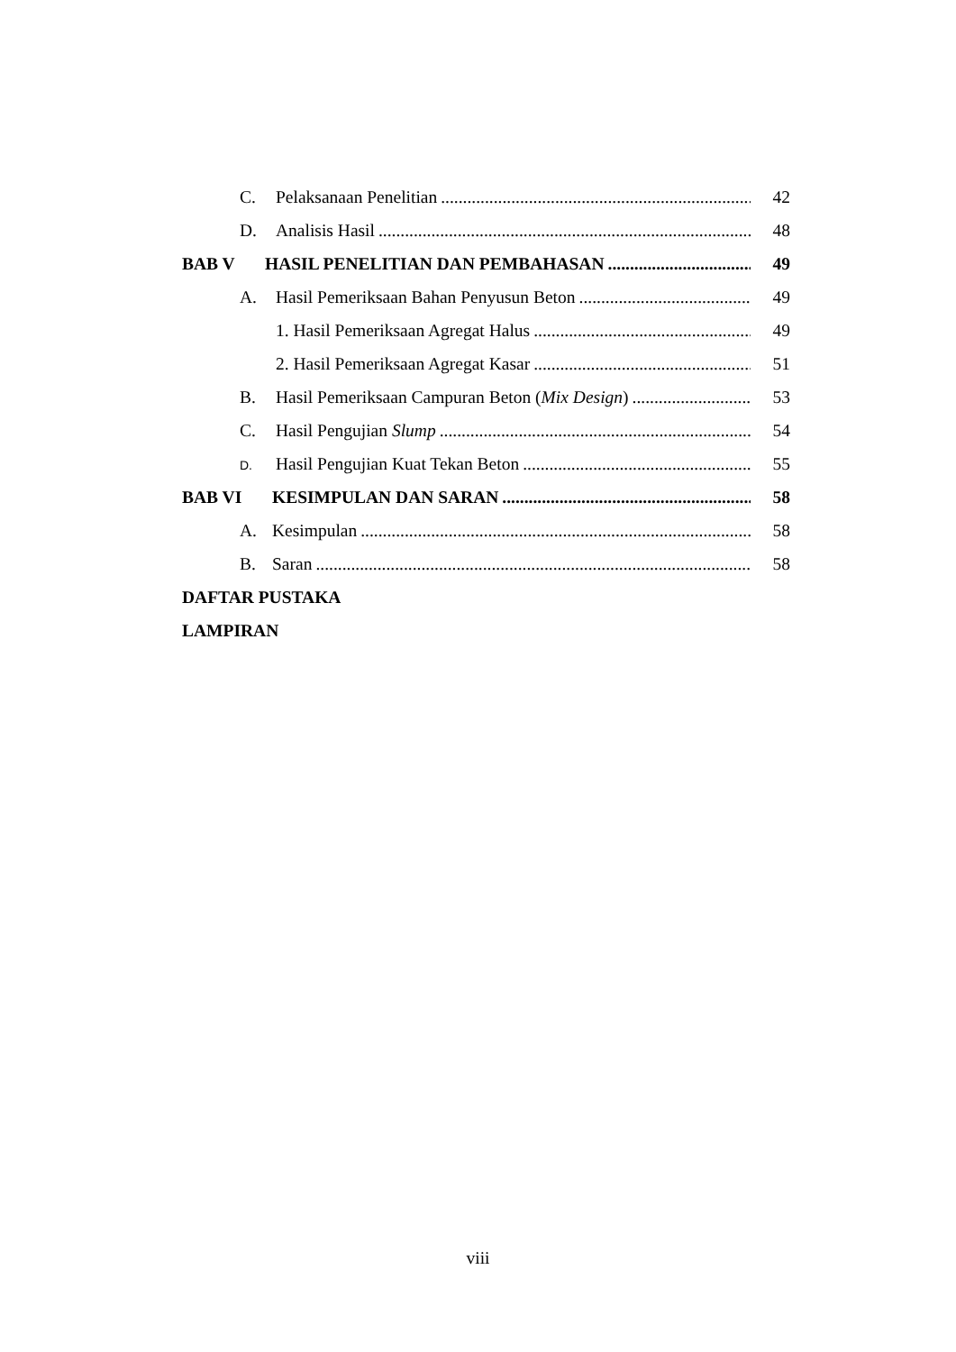C. Pelaksanaan Penelitian 42
D. Analisis Hasil 48
BAB V HASIL PENELITIAN DAN PEMBAHASAN 49
A. Hasil Pemeriksaan Bahan Penyusun Beton 49
1. Hasil Pemeriksaan Agregat Halus 49
2. Hasil Pemeriksaan Agregat Kasar 51
B. Hasil Pemeriksaan Campuran Beton (Mix Design) 53
C. Hasil Pengujian Slump 54
D. Hasil Pengujian Kuat Tekan Beton 55
BAB VI KESIMPULAN DAN SARAN 58
A. Kesimpulan 58
B. Saran 58
DAFTAR PUSTAKA
LAMPIRAN
viii